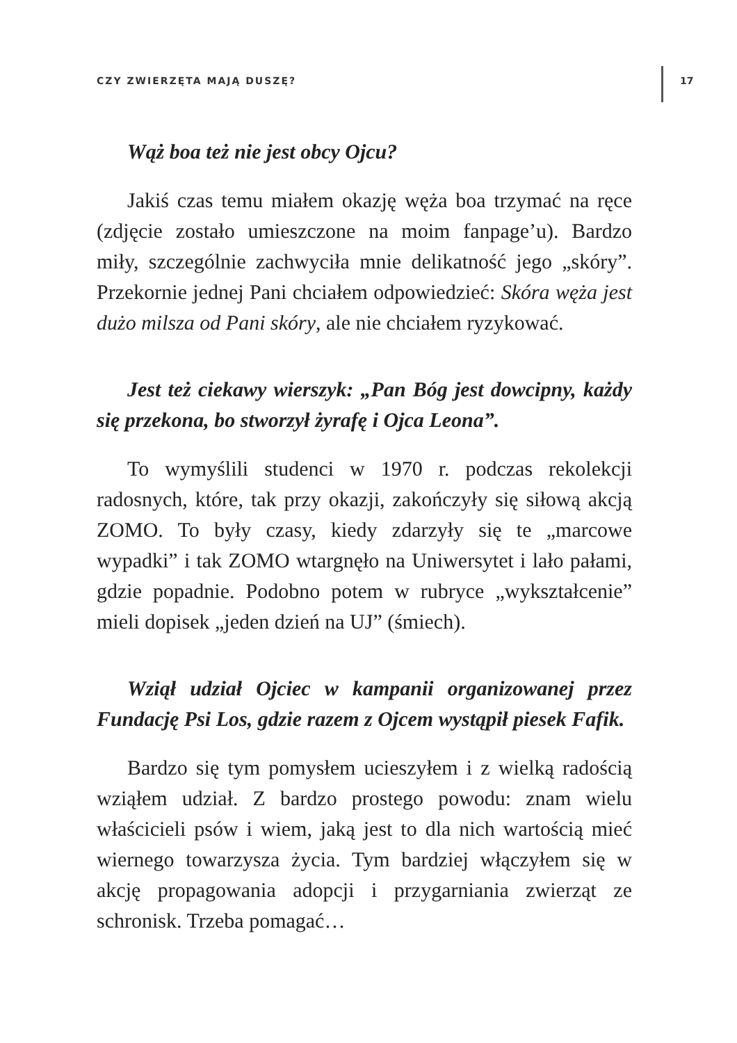CZY ZWIERZĘTA MAJĄ DUSZĘ? 17
Wąż boa też nie jest obcy Ojcu?
Jakiś czas temu miałem okazję węża boa trzymać na ręce (zdjęcie zostało umieszczone na moim fanpage’u). Bardzo miły, szczególnie zachwyciła mnie delikatność jego „skóry”. Przekornie jednej Pani chciałem odpowiedzieć: Skóra węża jest dużo milsza od Pani skóry, ale nie chciałem ryzykować.
Jest też ciekawy wierszyk: „Pan Bóg jest dowcipny, każdy się przekona, bo stworzył żyrafę i Ojca Leona”.
To wymyślili studenci w 1970 r. podczas rekolekcji radosnych, które, tak przy okazji, zakończyły się siłową akcją ZOMO. To były czasy, kiedy zdarzyły się te „marcowe wypadki” i tak ZOMO wtargnęło na Uniwersytet i lało pałami, gdzie popadnie. Podobno potem w rubryce „wykształcenie” mieli dopisek „jeden dzień na UJ” (śmiech).
Wziął udział Ojciec w kampanii organizowanej przez Fundację Psi Los, gdzie razem z Ojcem wystąpił piesek Fafik.
Bardzo się tym pomysłem ucieszyłem i z wielką radością wziąłem udział. Z bardzo prostego powodu: znam wielu właścicieli psów i wiem, jaką jest to dla nich wartością mieć wiernego towarzysza życia. Tym bardziej włączyłem się w akcję propagowania adopcji i przygarniania zwierząt ze schronisk. Trzeba pomagać…